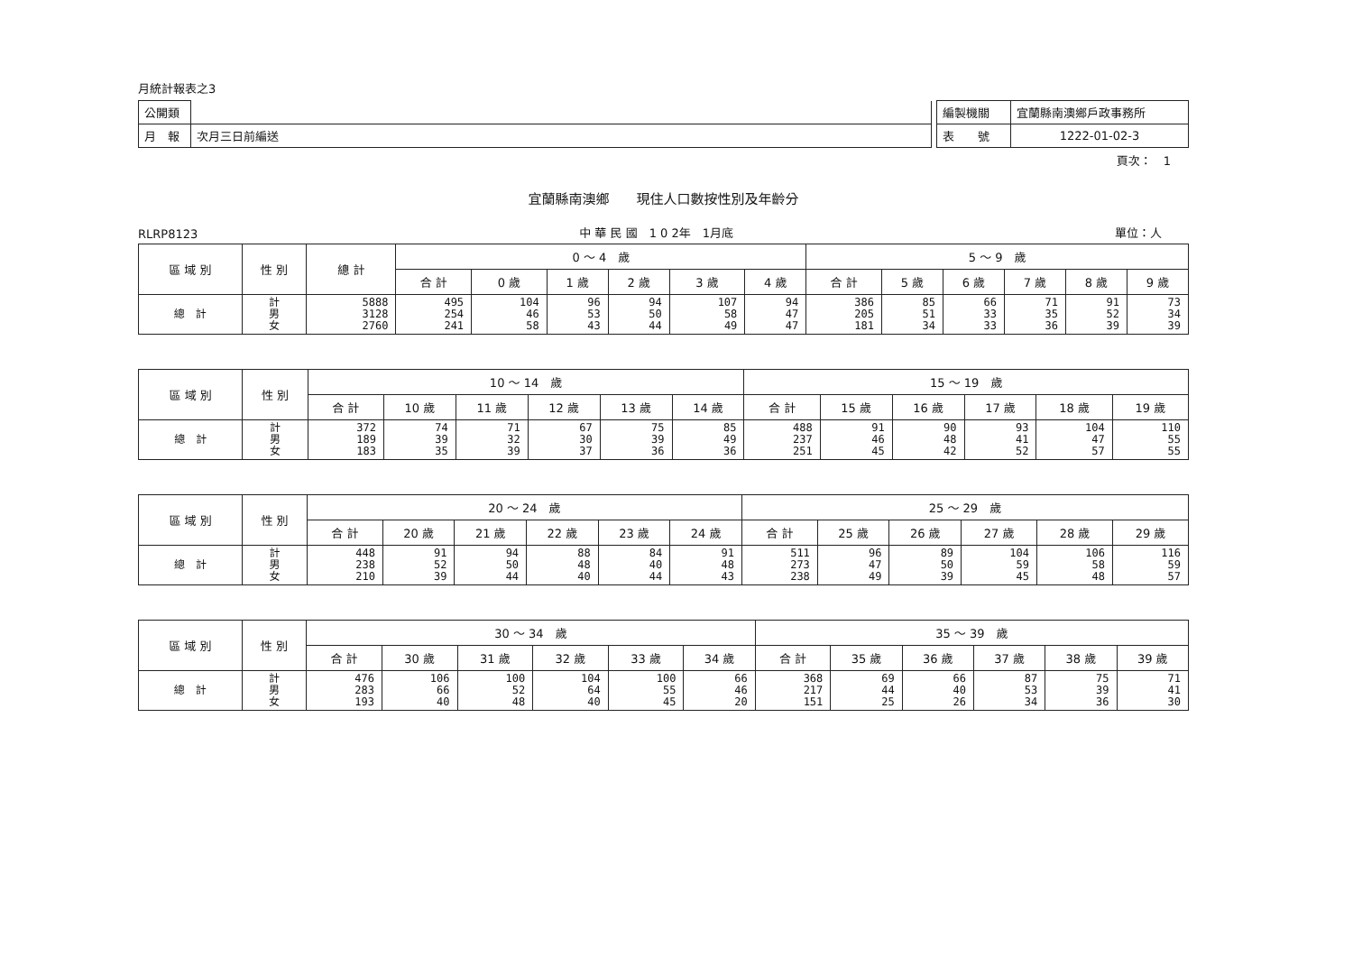月統計報表之3
| 公開類 | |
| 月 報 | 次月三日前編送 |
| 編製機關 | 宜蘭縣南澳鄉戶政事務所 |
| 表 號 | 1222-01-02-3 |
頁次：　1
宜蘭縣南澳鄉　　現住人口數按性別及年齡分
RLRP8123 中 華 民 國　1 0 2年　1月底 單位：人
| 區 域 別 | 性 別 | 總 計 | 0 ～ 4 歲 | | | | | | 5 ～ 9 歲 | | | | | |
| --- | --- | --- | --- | --- | --- | --- | --- | --- | --- | --- | --- | --- | --- | --- |
| | | | 合 計 | 0 歲 | 1 歲 | 2 歲 | 3 歲 | 4 歲 | 合 計 | 5 歲 | 6 歲 | 7 歲 | 8 歲 | 9 歲 |
| 總 計 | 計 男 女 | 5888 3128 2760 | 495 254 241 | 104 46 58 | 96 53 43 | 94 50 44 | 107 58 49 | 94 47 47 | 386 205 181 | 85 51 34 | 66 33 33 | 71 35 36 | 91 52 39 | 73 34 39 |
| 區 域 別 | 性 別 | 10 ～ 14 歲 | | | | | | 15 ～ 19 歲 | | | | | |
| --- | --- | --- | --- | --- | --- | --- | --- | --- | --- | --- | --- | --- | --- |
| | | 合 計 | 10 歲 | 11 歲 | 12 歲 | 13 歲 | 14 歲 | 合 計 | 15 歲 | 16 歲 | 17 歲 | 18 歲 | 19 歲 |
| 總 計 | 計 男 女 | 372 189 183 | 74 39 35 | 71 32 39 | 67 30 37 | 75 39 36 | 85 49 36 | 488 237 251 | 91 46 45 | 90 48 42 | 93 41 52 | 104 47 57 | 110 55 55 |
| 區 域 別 | 性 別 | 20 ～ 24 歲 | | | | | | 25 ～ 29 歲 | | | | | |
| --- | --- | --- | --- | --- | --- | --- | --- | --- | --- | --- | --- | --- | --- |
| | | 合 計 | 20 歲 | 21 歲 | 22 歲 | 23 歲 | 24 歲 | 合 計 | 25 歲 | 26 歲 | 27 歲 | 28 歲 | 29 歲 |
| 總 計 | 計 男 女 | 448 238 210 | 91 52 39 | 94 50 44 | 88 48 40 | 84 40 44 | 91 48 43 | 511 273 238 | 96 47 49 | 89 50 39 | 104 59 45 | 106 58 48 | 116 59 57 |
| 區 域 別 | 性 別 | 30 ～ 34 歲 | | | | | | 35 ～ 39 歲 | | | | | |
| --- | --- | --- | --- | --- | --- | --- | --- | --- | --- | --- | --- | --- | --- |
| | | 合 計 | 30 歲 | 31 歲 | 32 歲 | 33 歲 | 34 歲 | 合 計 | 35 歲 | 36 歲 | 37 歲 | 38 歲 | 39 歲 |
| 總 計 | 計 男 女 | 476 283 193 | 106 66 40 | 100 52 48 | 104 64 40 | 100 55 45 | 66 46 20 | 368 217 151 | 69 44 25 | 66 40 26 | 87 53 34 | 75 39 36 | 71 41 30 |